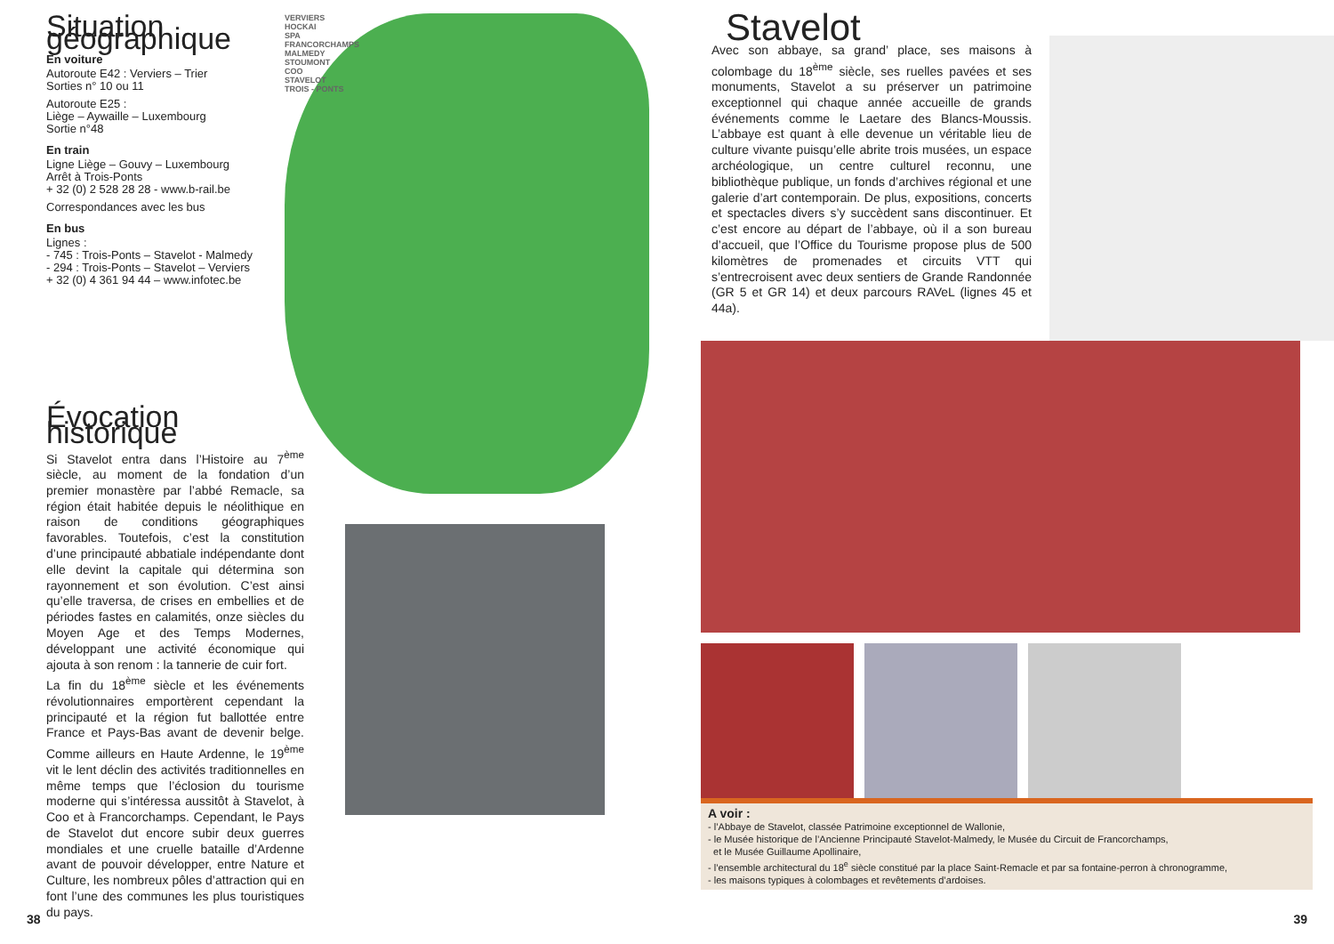Situation géographique
En voiture
Autoroute E42 : Verviers – Trier
Sorties n° 10 ou 11
Autoroute E25 :
Liège – Aywaille – Luxembourg
Sortie n°48
En train
Ligne Liège – Gouvy – Luxembourg
Arrêt à Trois-Ponts
+ 32 (0) 2 528 28 28 - www.b-rail.be
Correspondances avec les bus
En bus
Lignes :
- 745 : Trois-Ponts – Stavelot - Malmedy
- 294 : Trois-Ponts – Stavelot – Verviers
+ 32 (0) 4 361 94 44 – www.infotec.be
VERVIERS
HOCKAI
SPA
FRANCORCHAMPS
MALMEDY
STOUMONT
COO
STAVELOT
TROIS - PONTS
Évocation historique
Si Stavelot entra dans l’Histoire au 7<sup>ème</sup> siècle, au moment de la fondation d’un premier monastère par l’abbé Remacle, sa région était habitée depuis le néolithique en raison de conditions géographiques favorables. Toutefois, c’est la constitution d’une principauté abbatiale indépendante dont elle devint la capitale qui détermina son rayonnement et son évolution. C’est ainsi qu’elle traversa, de crises en embellies et de périodes fastes en calamités, onze siècles du Moyen Age et des Temps Modernes, développant une activité économique qui ajouta à son renom : la tannerie de cuir fort.
La fin du 18<sup>ème</sup> siècle et les événements révolutionnaires emportèrent cependant la principauté et la région fut ballottée entre France et Pays-Bas avant de devenir belge. Comme ailleurs en Haute Ardenne, le 19<sup>ème</sup> vit le lent déclin des activités traditionnelles en même temps que l’éclosion du tourisme moderne qui s’intéressa aussitôt à Stavelot, à Coo et à Francorchamps. Cependant, le Pays de Stavelot dut encore subir deux guerres mondiales et une cruelle bataille d’Ardenne avant de pouvoir développer, entre Nature et Culture, les nombreux pôles d’attraction qui en font l’une des communes les plus touristiques du pays.
38
Stavelot
Avec son abbaye, sa grand’ place, ses maisons à colombage du 18<sup>ème</sup> siècle, ses ruelles pavées et ses monuments, Stavelot a su préserver un patrimoine exceptionnel qui chaque année accueille de grands événements comme le Laetare des Blancs-Moussis. L’abbaye est quant à elle devenue un véritable lieu de culture vivante puisqu’elle abrite trois musées, un espace archéologique, un centre culturel reconnu, une bibliothèque publique, un fonds d’archives régional et une galerie d’art contemporain. De plus, expositions, concerts et spectacles divers s’y succèdent sans discontinuer. Et c’est encore au départ de l’abbaye, où il a son bureau d’accueil, que l’Office du Tourisme propose plus de 500 kilomètres de promenades et circuits VTT qui s’entrecroisent avec deux sentiers de Grande Randonnée (GR 5 et GR 14) et deux parcours RAVeL (lignes 45 et 44a).
A voir :
- l’Abbaye de Stavelot, classée Patrimoine exceptionnel de Wallonie,
- le Musée historique de l’Ancienne Principauté Stavelot-Malmedy, le Musée du Circuit de Francorchamps,
et le Musée Guillaume Apollinaire,
- l’ensemble architectural du 18<sup>e</sup> siècle constitué par la place Saint-Remacle et par sa fontaine-perron à chronogramme,
- les maisons typiques à colombages et revêtements d’ardoises.
39